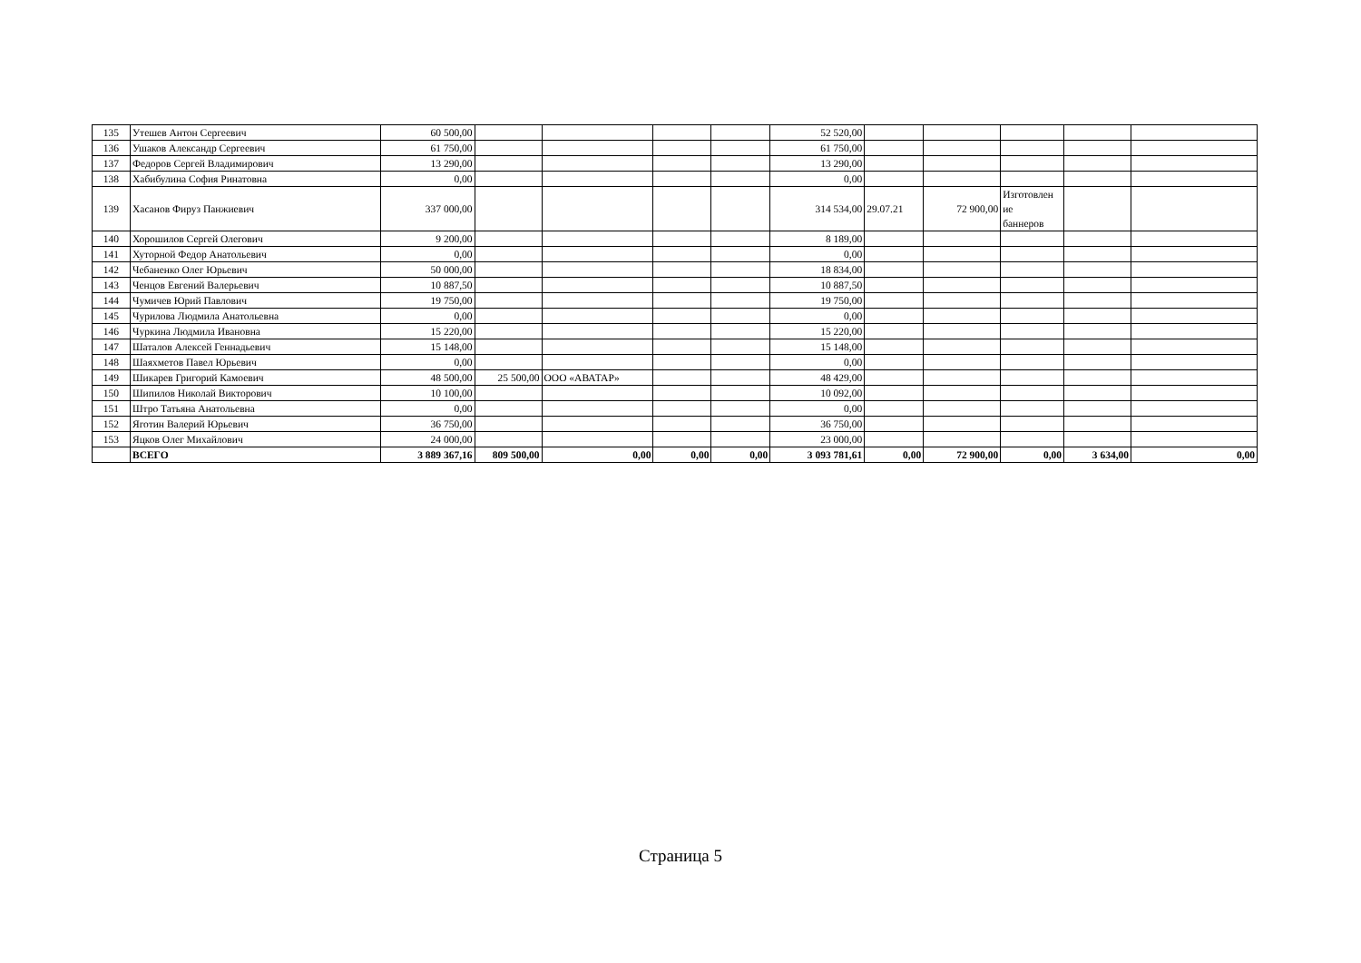| 135 | Утешев Антон Сергеевич | 60 500,00 | | | | | 52 520,00 | | | | | |
| 136 | Ушаков Александр Сергеевич | 61 750,00 | | | | | 61 750,00 | | | | | |
| 137 | Федоров Сергей Владимирович | 13 290,00 | | | | | 13 290,00 | | | | | |
| 138 | Хабибулина София Ринатовна | 0,00 | | | | | 0,00 | | | | | |
| 139 | Хасанов Фируз Панжиевич | 337 000,00 | | | | | 314 534,00 | 29.07.21 | 72 900,00 | Изготовлен ие баннеров | | |
| 140 | Хорошилов Сергей Олегович | 9 200,00 | | | | | 8 189,00 | | | | | |
| 141 | Хуторной Федор Анатольевич | 0,00 | | | | | 0,00 | | | | | |
| 142 | Чебаненко Олег Юрьевич | 50 000,00 | | | | | 18 834,00 | | | | | |
| 143 | Ченцов Евгений Валерьевич | 10 887,50 | | | | | 10 887,50 | | | | | |
| 144 | Чумичев Юрий Павлович | 19 750,00 | | | | | 19 750,00 | | | | | |
| 145 | Чурилова Людмила Анатольевна | 0,00 | | | | | 0,00 | | | | | |
| 146 | Чуркина Людмила Ивановна | 15 220,00 | | | | | 15 220,00 | | | | | |
| 147 | Шаталов Алексей Геннадьевич | 15 148,00 | | | | | 15 148,00 | | | | | |
| 148 | Шаяхметов Павел Юрьевич | 0,00 | | | | | 0,00 | | | | | |
| 149 | Шикарев Григорий Камоевич | 48 500,00 | 25 500,00 | ООО «АВАТАР» | | | 48 429,00 | | | | | |
| 150 | Шипилов Николай Викторович | 10 100,00 | | | | | 10 092,00 | | | | | |
| 151 | Штро Татьяна Анатольевна | 0,00 | | | | | 0,00 | | | | | |
| 152 | Яготин Валерий Юрьевич | 36 750,00 | | | | | 36 750,00 | | | | | |
| 153 | Яцков Олег Михайлович | 24 000,00 | | | | | 23 000,00 | | | | | |
| | ВСЕГО | 3 889 367,16 | 809 500,00 | 0,00 | 0,00 | 0,00 | 3 093 781,61 | 0,00 | 72 900,00 | 0,00 | 3 634,00 | 0,00 |
Страница 5